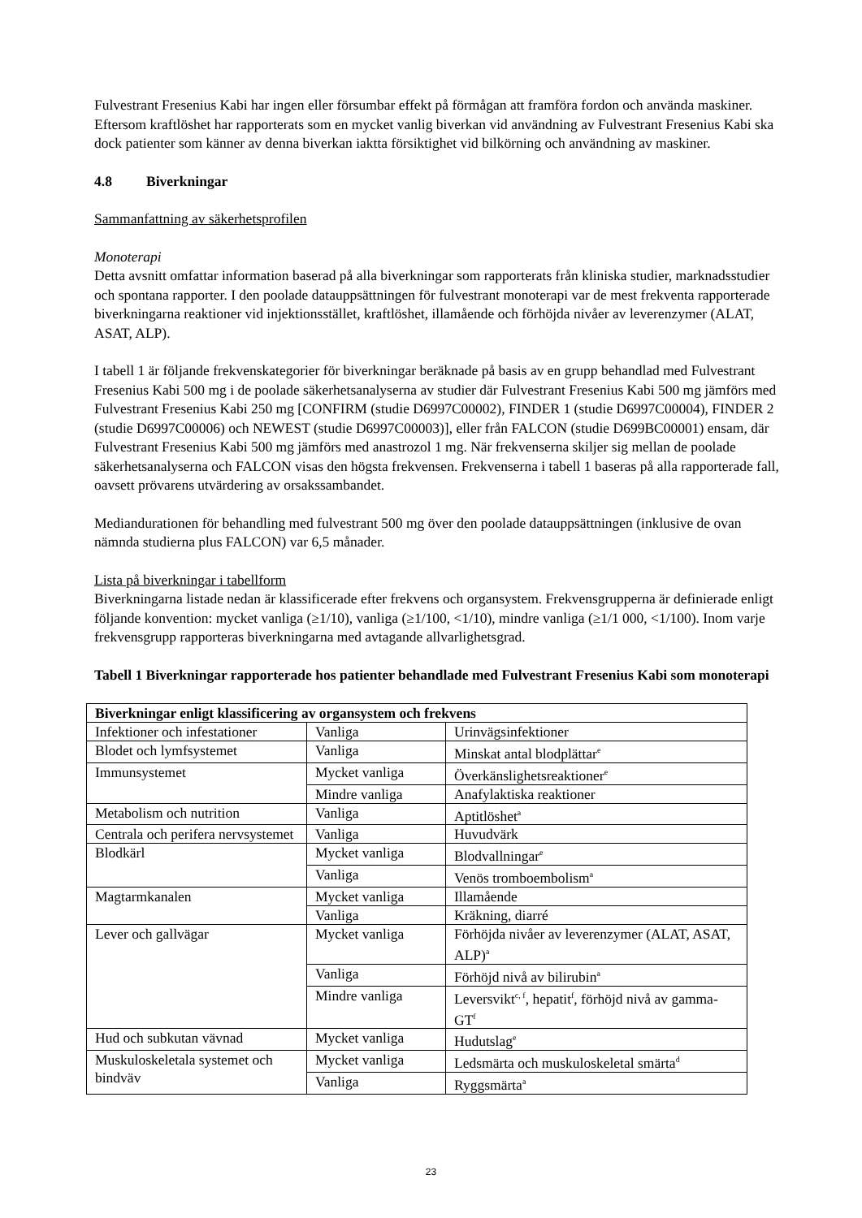Fulvestrant Fresenius Kabi har ingen eller försumbar effekt på förmågan att framföra fordon och använda maskiner. Eftersom kraftlöshet har rapporterats som en mycket vanlig biverkan vid användning av Fulvestrant Fresenius Kabi ska dock patienter som känner av denna biverkan iaktta försiktighet vid bilkörning och användning av maskiner.
4.8 Biverkningar
Sammanfattning av säkerhetsprofilen
Monoterapi
Detta avsnitt omfattar information baserad på alla biverkningar som rapporterats från kliniska studier, marknadsstudier och spontana rapporter. I den poolade datauppsättningen för fulvestrant monoterapi var de mest frekventa rapporterade biverkningarna reaktioner vid injektionsstället, kraftlöshet, illamående och förhöjda nivåer av leverenzymer (ALAT, ASAT, ALP).
I tabell 1 är följande frekvenskategorier för biverkningar beräknade på basis av en grupp behandlad med Fulvestrant Fresenius Kabi 500 mg i de poolade säkerhetsanalyserna av studier där Fulvestrant Fresenius Kabi 500 mg jämförs med Fulvestrant Fresenius Kabi 250 mg [CONFIRM (studie D6997C00002), FINDER 1 (studie D6997C00004), FINDER 2 (studie D6997C00006) och NEWEST (studie D6997C00003)], eller från FALCON (studie D699BC00001) ensam, där Fulvestrant Fresenius Kabi 500 mg jämförs med anastrozol 1 mg. När frekvenserna skiljer sig mellan de poolade säkerhetsanalyserna och FALCON visas den högsta frekvensen. Frekvenserna i tabell 1 baseras på alla rapporterade fall, oavsett prövarens utvärdering av orsakssambandet.
Mediandurationen för behandling med fulvestrant 500 mg över den poolade datauppsättningen (inklusive de ovan nämnda studierna plus FALCON) var 6,5 månader.
Lista på biverkningar i tabellform
Biverkningarna listade nedan är klassificerade efter frekvens och organsystem. Frekvensgrupperna är definierade enligt följande konvention: mycket vanliga (≥1/10), vanliga (≥1/100, <1/10), mindre vanliga (≥1/1 000, <1/100). Inom varje frekvensgrupp rapporteras biverkningarna med avtagande allvarlighetsgrad.
Tabell 1 Biverkningar rapporterade hos patienter behandlade med Fulvestrant Fresenius Kabi som monoterapi
| Biverkningar enligt klassificering av organsystem och frekvens | | |
| --- | --- | --- |
| Infektioner och infestationer | Vanliga | Urinvägsinfektioner |
| Blodet och lymfsystemet | Vanliga | Minskat antal blodplättar<sup>e</sup> |
| Immunsystemet | Mycket vanliga | Överkänslighetsreaktioner<sup>e</sup> |
| | Mindre vanliga | Anafylaktiska reaktioner |
| Metabolism och nutrition | Vanliga | Aptitlöshet<sup>a</sup> |
| Centrala och perifera nervsystemet | Vanliga | Huvudvärk |
| Blodkärl | Mycket vanliga | Blodvallningar<sup>e</sup> |
| | Vanliga | Venös tromboembolism<sup>a</sup> |
| Magtarmkanalen | Mycket vanliga | Illamående |
| | Vanliga | Kräkning, diarré |
| Lever och gallvägar | Mycket vanliga | Förhöjda nivåer av leverenzymer (ALAT, ASAT, ALP)<sup>a</sup> |
| | Vanliga | Förhöjd nivå av bilirubin<sup>a</sup> |
| | Mindre vanliga | Leversvikt<sup>c, f</sup>, hepatit<sup>f</sup>, förhöjd nivå av gamma-GT<sup>f</sup> |
| Hud och subkutan vävnad | Mycket vanliga | Hudutslag<sup>e</sup> |
| Muskuloskeletala systemet och bindväv | Mycket vanliga | Ledsmärta och muskuloskeletal smärta<sup>d</sup> |
| | Vanliga | Ryggsmärta<sup>a</sup> |
23